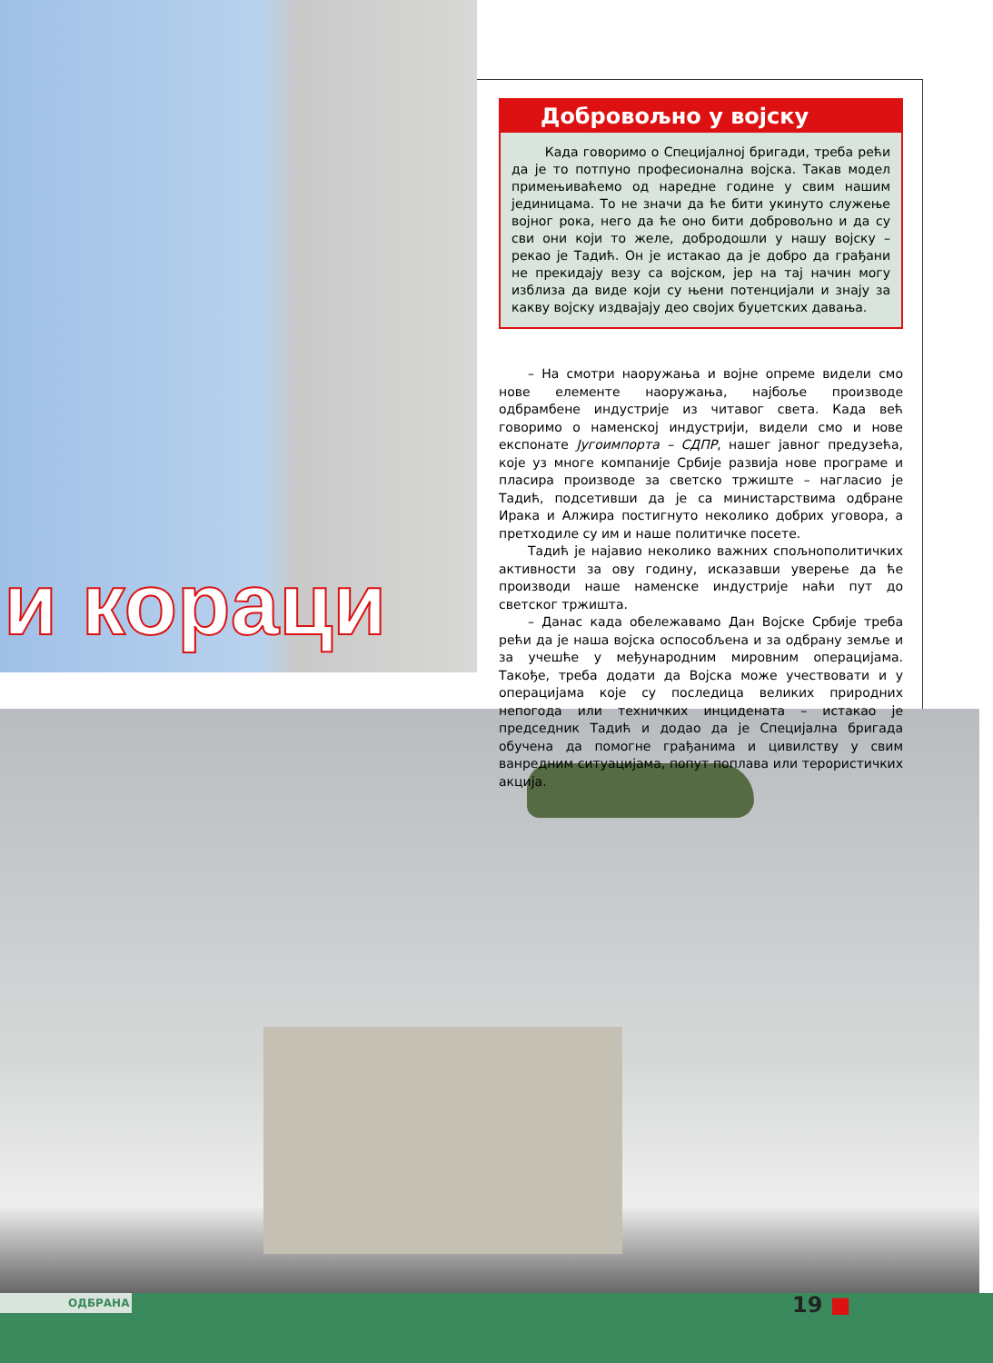и кораци
Добровољно у војску
Када говоримо о Специјалној бригади, треба рећи да је то потпуно професионална војска. Такав модел примењиваћемо од наредне године у свим нашим јединицама. То не значи да ће бити укинуто служење војног рока, него да ће оно бити добровољно и да су сви они који то желе, добродошли у нашу војску – рекао је Тадић. Он је истакао да је добро да грађани не прекидају везу са војском, јер на тај начин могу изблиза да виде који су њени потенцијали и знају за какву војску издвајају део својих буџетских давања.
– На смотри наоружања и војне опреме видели смо нове елементе наоружања, најбоље производе одбрамбене индустрије из читавог света. Када већ говоримо о наменској индустрији, видели смо и нове експонате Југоимпорта – СДПР, нашег јавног предузећа, које уз многе компаније Србије развија нове програме и пласира производе за светско тржиште – нагласио је Тадић, подсетивши да је са министарствима одбране Ирака и Алжира постигнуто неколико добрих уговора, а претходиле су им и наше политичке посете.
Тадић је најавио неколико важних спољнополитичких активности за ову годину, исказавши уверење да ће производи наше наменске индустрије наћи пут до светског тржишта.
– Данас када обележавамо Дан Војске Србије треба рећи да је наша војска оспособљена и за одбрану земље и за учешће у међународним мировним операцијама. Такође, треба додати да Војска може учествовати и у операцијама које су последица великих природних непогода или техничких инцидената – истакао је председник Тадић и додао да је Специјална бригада обучена да помогне грађанима и цивилству у свим ванредним ситуацијама, попут поплава или терористичких акција.
ОДБРАНА 19 ■